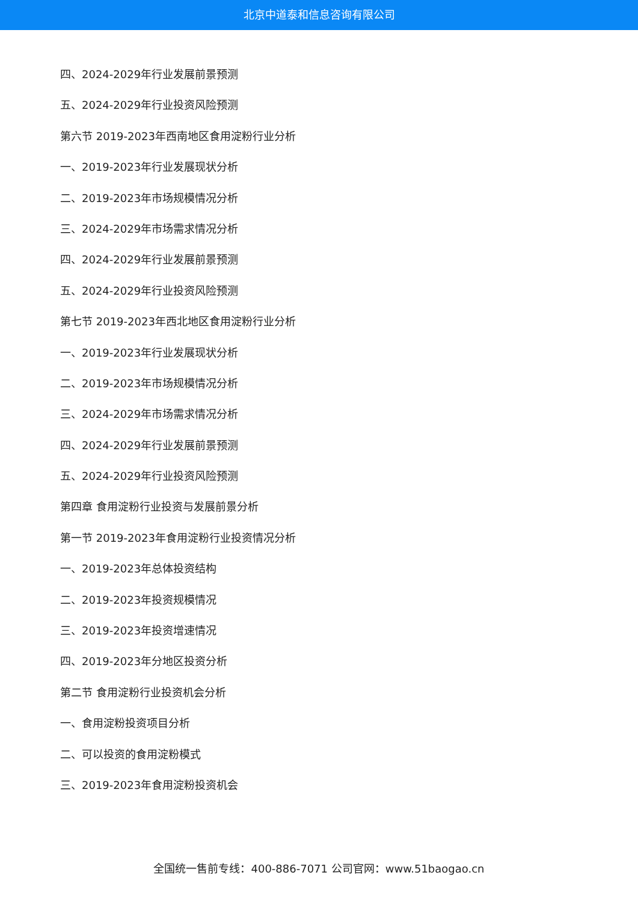北京中道泰和信息咨询有限公司
四、2024-2029年行业发展前景预测
五、2024-2029年行业投资风险预测
第六节 2019-2023年西南地区食用淀粉行业分析
一、2019-2023年行业发展现状分析
二、2019-2023年市场规模情况分析
三、2024-2029年市场需求情况分析
四、2024-2029年行业发展前景预测
五、2024-2029年行业投资风险预测
第七节 2019-2023年西北地区食用淀粉行业分析
一、2019-2023年行业发展现状分析
二、2019-2023年市场规模情况分析
三、2024-2029年市场需求情况分析
四、2024-2029年行业发展前景预测
五、2024-2029年行业投资风险预测
第四章 食用淀粉行业投资与发展前景分析
第一节 2019-2023年食用淀粉行业投资情况分析
一、2019-2023年总体投资结构
二、2019-2023年投资规模情况
三、2019-2023年投资增速情况
四、2019-2023年分地区投资分析
第二节 食用淀粉行业投资机会分析
一、食用淀粉投资项目分析
二、可以投资的食用淀粉模式
三、2019-2023年食用淀粉投资机会
全国统一售前专线：400-886-7071 公司官网：www.51baogao.cn